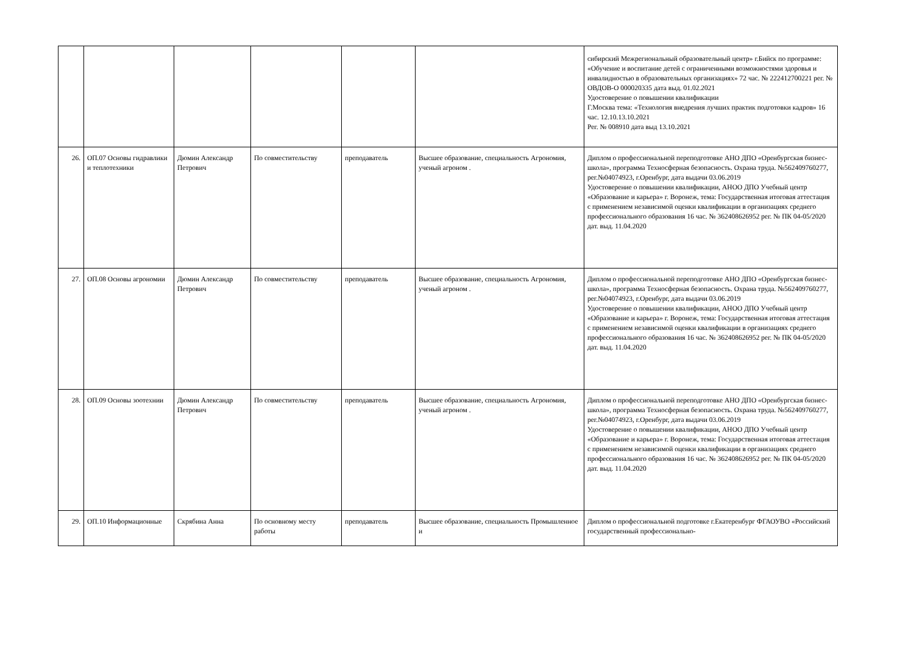| | | | | | | сибирский Межрегиональный образовательный центр» г.Бийск по программе: «Обучение и воспитание детей с ограниченными возможностями здоровья и инвалидностью в образовательных организациях» 72 час. № 222412700221 рег. № ОВДОВ-О 000020335 дата выд. 01.02.2021 Удостоверение о повышении квалификации Г.Москва тема: «Технология внедрения лучших практик подготовки кадров» 16 час. 12.10.13.10.2021 Рег. № 008910 дата выд 13.10.2021 |
| 26. | ОП.07 Основы гидравлики и теплотехники | Дюмин Александр Петрович | По совместительству | преподаватель | Высшее образование, специальность Агрономия, ученый агроном . | Диплом о профессиональной переподготовке АНО ДПО «Оренбургская бизнес-школа», программа Техносферная безопасность. Охрана труда. №562409760277, рег.№04074923, г.Оренбург, дата выдачи 03.06.2019 Удостоверение о повышении квалификации, АНОО ДПО Учебный центр «Образование и карьера» г. Воронеж, тема: Государственная итоговая аттестация с применением независимой оценки квалификации в организациях среднего профессионального образования 16 час. № 362408626952 рег. № ПК 04-05/2020 дат. выд. 11.04.2020 |
| 27. | ОП.08 Основы агрономии | Дюмин Александр Петрович | По совместительству | преподаватель | Высшее образование, специальность Агрономия, ученый агроном . | Диплом о профессиональной переподготовке АНО ДПО «Оренбургская бизнес-школа», программа Техносферная безопасность. Охрана труда. №562409760277, рег.№04074923, г.Оренбург, дата выдачи 03.06.2019 Удостоверение о повышении квалификации, АНОО ДПО Учебный центр «Образование и карьера» г. Воронеж, тема: Государственная итоговая аттестация с применением независимой оценки квалификации в организациях среднего профессионального образования 16 час. № 362408626952 рег. № ПК 04-05/2020 дат. выд. 11.04.2020 |
| 28. | ОП.09 Основы зоотехнии | Дюмин Александр Петрович | По совместительству | преподаватель | Высшее образование, специальность Агрономия, ученый агроном . | Диплом о профессиональной переподготовке АНО ДПО «Оренбургская бизнес-школа», программа Техносферная безопасность. Охрана труда. №562409760277, рег.№04074923, г.Оренбург, дата выдачи 03.06.2019 Удостоверение о повышении квалификации, АНОО ДПО Учебный центр «Образование и карьера» г. Воронеж, тема: Государственная итоговая аттестация с применением независимой оценки квалификации в организациях среднего профессионального образования 16 час. № 362408626952 рег. № ПК 04-05/2020 дат. выд. 11.04.2020 |
| 29. | ОП.10 Информационные | Скрябина Анна | По основному месту работы | преподаватель | Высшее образование, специальность Промышленное и | Диплом о профессиональной подготовке г.Екатеренбург ФГАОУВО «Российский государственный профессионально- |